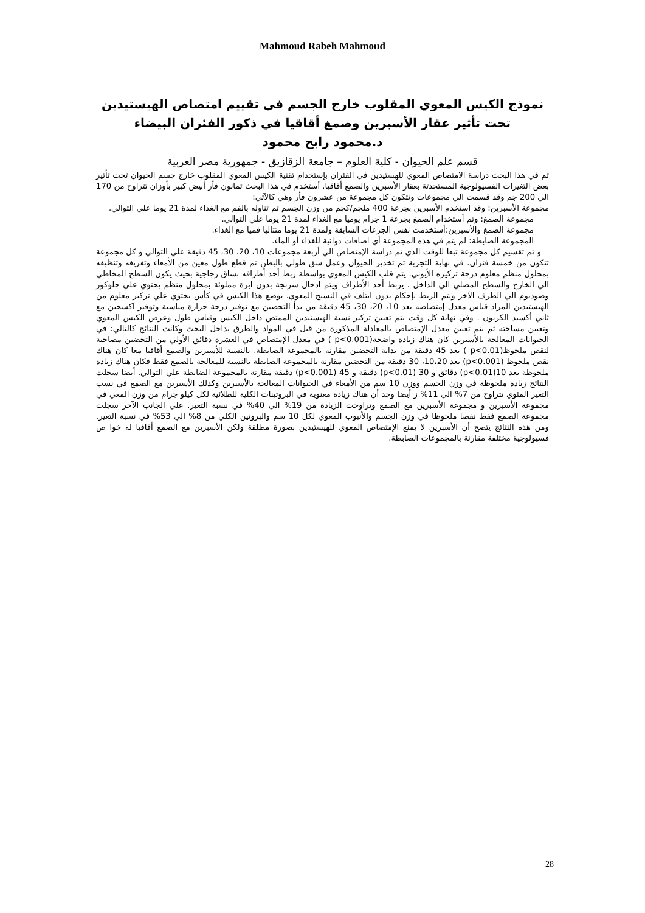Mahmoud Rabeh Mahmoud
نموذج الكيس المعوي المقلوب خارج الجسم في تقييم امتصاص الهيستيدين
تحت تأثير عقار الأسبرين وصمغ أقاقيا في ذكور الفئران البيضاء
د.محمود رابح محمود
قسم علم الحيوان - كلية العلوم – جامعة الزقازيق - جمهورية مصر العربية
تم في هذا البحث دراسة الامتصاص المعوي للهستيدين في الفئران بإستخدام تقنية الكيس المعوي المقلوب خارج جسم الحيوان تحت تأثير بعض التغيرات الفسيولوجية المستحدثة بعقار الأسبرين والصمغ أقاقيا. أستخدم في هذا البحث ثمانون فأر أبيض كبير بأوزان تتراوح من 170 الي 200 جم وقد قسمت الي مجموعات وتتكون كل مجموعة من عشرون فأر وهي كالآتي:
مجموعة الأسبرين: وقد استخدم الأسبرين بجرعة 400 ملجم/كجم من وزن الجسم تم تناوله بالفم مع الغذاء لمدة 21 يوما علي التوالي.
مجموعة الصمغ: وتم أستخدام الصمغ بجرعة 1 جرام يوميا مع الغذاء لمدة 21 يوما علي التوالي.
مجموعة الصمغ والأسبرين:أستخدمت نفس الجرعات السابقة ولمدة 21 يوما متتاليا فميا مع الغذاء.
المجموعة الضابطة: لم يتم في هذه المجموعة أي اضافات دوائية للغذاء أو الماء.
و تم تقسيم كل مجموعة تبعا للوقت الذي تم دراسة الإمتصاص الي أربعة مجموعات 10، 20، 30، 45 دقيقة علي التوالي و كل مجموعة تتكون من خمسة فئران. في نهاية التجربة تم تخدير الحيوان وعمل شق طولي بالبطن ثم قطع طول معين من الأمعاء وتفريغه وتنظيفه بمحلول منظم معلوم درجة تركيزه الأيوني. يتم قلب الكيس المعوي بواسطة ربط أحد أطرافه بساق زجاجية بحيث يكون السطح المخاطي الي الخارج والسطح المصلي الي الداخل . يربط أحد الأطراف ويتم ادخال سرنجة بدون ابرة مملوئة بمحلول منظم يحتوي علي جلوكوز وصوديوم الي الطرف الآخر ويتم الربط بإحكام بدون ايتلف في النسيج المعوي. يوضع هذا الكيس في كأس يحتوي علي تركيز معلوم من الهيستيدين المراد قياس معدل إمتصاصه بعد 10، 20، 30، 45 دقيقة من بدأ التحضين مع توفير درجة حرارة مناسبة وتوفير اكسجين مع ثاني أكسيد الكربون . وفي نهاية كل وقت يتم تعيين تركيز نسبة الهيستيدين الممتص داخل الكيس وقياس طول وعرض الكيس المعوي وتعيين مساحته ثم يتم تعيين معدل الإمتصاص بالمعادلة المذكورة من قبل في المواد والطرق بداخل البحث وكانت النتائج كالتالي: في الحيوانات المعالجة بالأسبرين كان هناك زيادة واضحة(p<0.001 ) في معدل الإمتصاص في العشرة دقائق الأولي من التحضين مصاحبة لنقص ملحوظ(p<0.01 ) بعد 45 دقيقة من بداية التحضين مقارنه بالمجموعة الضابطة. بالنسبة للأسبرين والصمغ أقاقيا معا كان هناك نقص ملحوظ (p<0.001) بعد 10،20، 30 دقيقة من التحضين مقارنة بالمجموعة الضابطة بالنسبة للمعالجة بالصمغ فقط فكان هناك زيادة ملحوظة بعد 10(p<0.01) دقائق و 30 (p<0.01) دقيقة و 45 (p<0.001) دقيقة مقارنة بالمجموعة الضابطة علي التوالي. أيضا سجلت النتائج زيادة ملحوظة في وزن الجسم ووزن 10 سم من الأمعاء في الحيوانات المعالجة بالأسبرين وكذلك الأسبرين مع الصمغ في نسب التغير المئوي تتراوح من 7% الي 11% ز أيضا وجد أن هناك زيادة معنوية في البروتينات الكلية للطلائية لكل كيلو جرام من وزن المعي في مجموعة الأسبرين و مجموعة الأسبرين مع الصمغ وتراوحت الزيادة من 19% الي 40% في نسبة التغير. علي الجانب الآخر سجلت مجموعة الصمغ فقط نقصا ملحوظا في وزن الجسم والأنبوب المعوي لكل 10 سم والبروتين الكلي من 8% الي 53% في نسبة التغير. ومن هذه النتائج يتضح أن الأسبرين لا يمنع الإمتصاص المعوي للهيستيدين بصورة مطلقة ولكن الأسبرين مع الصمغ أقاقيا له خوا ص فسيولوجية مختلفة مقارنة بالمجموعات الضابطة.
28